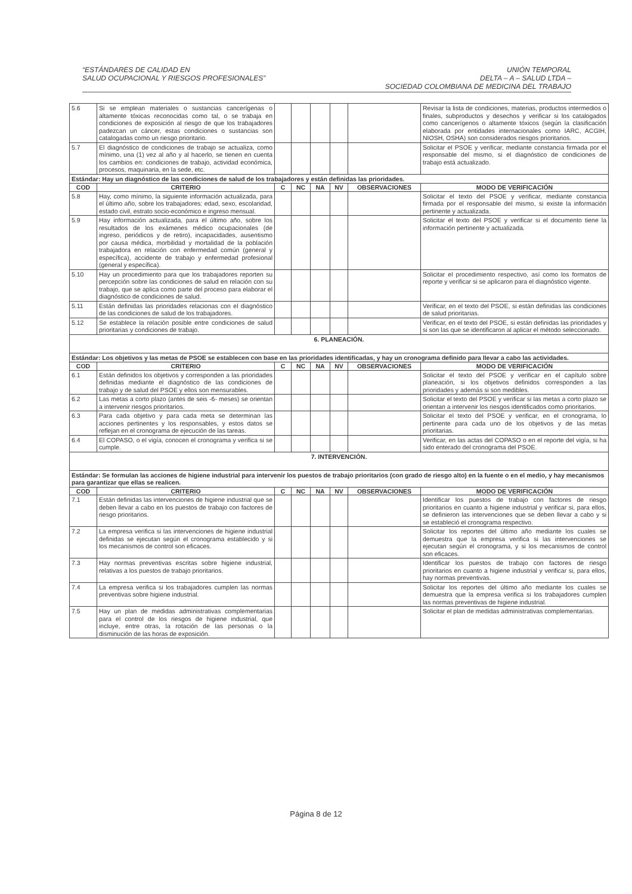“ESTÁNDARES DE CALIDAD EN
SALUD OCUPACIONAL Y RIESGOS PROFESIONALES”
UNIÓN TEMPORAL
DELTA – A – SALUD LTDA –
SOCIEDAD COLOMBIANA DE MEDICINA DEL TRABAJO
| 5.6 | Si se emplean materiales o sustancias cancerígenas o altamente tóxicas reconocidas como tal, o se trabaja en condiciones de exposición al riesgo de que los trabajadores padezcan un cáncer, estas condiciones o sustancias son catalogadas como un riesgo prioritario. | | | | | | Revisar la lista de condiciones, materias, productos intermedios o finales, subproductos y desechos y verificar si los catalogados como cancerígenos o altamente tóxicos (según la clasificación elaborada por entidades internacionales como IARC, ACGIH, NIOSH, OSHA) son considerados riesgos prioritarios. |
| 5.7 | El diagnóstico de condiciones de trabajo se actualiza, como mínimo, una (1) vez al año y al hacerlo, se tienen en cuenta los cambios en: condiciones de trabajo, actividad económica, procesos, maquinaria, en la sede, etc. | | | | | | Solicitar el PSOE y verificar, mediante constancia firmada por el responsable del mismo, si el diagnóstico de condiciones de trabajo está actualizado. |
| Estándar: Hay un diagnóstico de las condiciones de salud de los trabajadores y están definidas las prioridades. | | | | | | | |
| COD | CRITERIO | C | NC | NA | NV | OBSERVACIONES | MODO DE VERIFICACIÓN |
| 5.8 | Hay, como mínimo, la siguiente información actualizada, para el último año, sobre los trabajadores: edad, sexo, escolaridad, estado civil, estrato socio-económico e ingreso mensual. | | | | | | Solicitar el texto del PSOE y verificar, mediante constancia firmada por el responsable del mismo, si existe la información pertinente y actualizada. |
| 5.9 | Hay información actualizada, para el último año, sobre los resultados de los exámenes médico ocupacionales (de ingreso, periódicos y de retiro), incapacidades, ausentismo por causa médica, morbilidad y mortalidad de la población trabajadora en relación con enfermedad común (general y específica), accidente de trabajo y enfermedad profesional (general y específica). | | | | | | Solicitar el texto del PSOE y verificar si el documento tiene la información pertinente y actualizada. |
| 5.10 | Hay un procedimiento para que los trabajadores reporten su percepción sobre las condiciones de salud en relación con su trabajo, que se aplica como parte del proceso para elaborar el diagnóstico de condiciones de salud. | | | | | | Solicitar el procedimiento respectivo, así como los formatos de reporte y verificar si se aplicaron para el diagnóstico vigente. |
| 5.11 | Están definidas las prioridades relacionas con el diagnóstico de las condiciones de salud de los trabajadores. | | | | | | Verificar, en el texto del PSOE, si están definidas las condiciones de salud prioritarias. |
| 5.12 | Se establece la relación posible entre condiciones de salud prioritarias y condiciones de trabajo. | | | | | | Verificar, en el texto del PSOE, si están definidas las prioridades y si son las que se identificaron al aplicar el método seleccionado. |
| 6. PLANEACIÓN. | | | | | | | |
| Estándar: Los objetivos y las metas de PSOE se establecen con base en las prioridades identificadas, y hay un cronograma definido para llevar a cabo las actividades. | | | | | | | |
| COD | CRITERIO | C | NC | NA | NV | OBSERVACIONES | MODO DE VERIFICACIÓN |
| 6.1 | Están definidos los objetivos y corresponden a las prioridades definidas mediante el diagnóstico de las condiciones de trabajo y de salud del PSOE y ellos son mensurables. | | | | | | Solicitar el texto del PSOE y verificar en el capítulo sobre planeación, si los objetivos definidos corresponden a las prioridades y además si son medibles. |
| 6.2 | Las metas a corto plazo (antes de seis -6- meses) se orientan a intervenir riesgos prioritarios. | | | | | | Solicitar el texto del PSOE y verificar si las metas a corto plazo se orientan a intervenir los riesgos identificados como prioritarios. |
| 6.3 | Para cada objetivo y para cada meta se determinan las acciones pertinentes y los responsables, y estos datos se reflejan en el cronograma de ejecución de las tareas. | | | | | | Solicitar el texto del PSOE y verificar, en el cronograma, lo pertinente para cada uno de los objetivos y de las metas prioritarias. |
| 6.4 | El COPASO, o el vigía, conocen el cronograma y verifica si se cumple. | | | | | | Verificar, en las actas del COPASO o en el reporte del vigía, si ha sido enterado del cronograma del PSOE. |
| 7. INTERVENCIÓN. | | | | | | | |
| Estándar: Se formulan las acciones de higiene industrial para intervenir los puestos de trabajo prioritarios (con grado de riesgo alto) en la fuente o en el medio, y hay mecanismos para garantizar que ellas se realicen. | | | | | | | |
| COD | CRITERIO | C | NC | NA | NV | OBSERVACIONES | MODO DE VERIFICACIÓN |
| 7.1 | Están definidas las intervenciones de higiene industrial que se deben llevar a cabo en los puestos de trabajo con factores de riesgo prioritarios. | | | | | | Identificar los puestos de trabajo con factores de riesgo prioritarios en cuanto a higiene industrial y verificar si, para ellos, se definieron las intervenciones que se deben llevar a cabo y si se estableció el cronograma respectivo. |
| 7.2 | La empresa verifica si las intervenciones de higiene industrial definidas se ejecutan según el cronograma establecido y si los mecanismos de control son eficaces. | | | | | | Solicitar los reportes del último año mediante los cuales se demuestra que la empresa verifica si las intervenciones se ejecutan según el cronograma, y si los mecanismos de control son eficaces. |
| 7.3 | Hay normas preventivas escritas sobre higiene industrial, relativas a los puestos de trabajo prioritarios. | | | | | | Identificar los puestos de trabajo con factores de riesgo prioritarios en cuanto a higiene industrial y verificar si, para ellos, hay normas preventivas. |
| 7.4 | La empresa verifica si los trabajadores cumplen las normas preventivas sobre higiene industrial. | | | | | | Solicitar los reportes del último año mediante los cuales se demuestra que la empresa verifica si los trabajadores cumplen las normas preventivas de higiene industrial. |
| 7.5 | Hay un plan de medidas administrativas complementarias para el control de los riesgos de higiene industrial, que incluye, entre otras, la rotación de las personas o la disminución de las horas de exposición. | | | | | | Solicitar el plan de medidas administrativas complementarias. |
Página 8 de 12